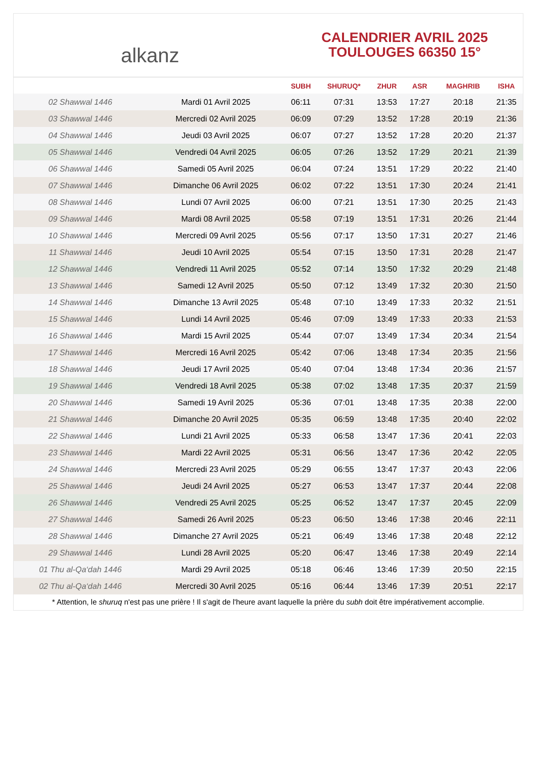alkanz
CALENDRIER AVRIL 2025
TOULOUGES 66350 15°
| | | SUBH | SHURUQ* | ZHUR | ASR | MAGHRIB | ISHA |
| --- | --- | --- | --- | --- | --- | --- | --- |
| 02 Shawwal 1446 | Mardi 01 Avril 2025 | 06:11 | 07:31 | 13:53 | 17:27 | 20:18 | 21:35 |
| 03 Shawwal 1446 | Mercredi 02 Avril 2025 | 06:09 | 07:29 | 13:52 | 17:28 | 20:19 | 21:36 |
| 04 Shawwal 1446 | Jeudi 03 Avril 2025 | 06:07 | 07:27 | 13:52 | 17:28 | 20:20 | 21:37 |
| 05 Shawwal 1446 | Vendredi 04 Avril 2025 | 06:05 | 07:26 | 13:52 | 17:29 | 20:21 | 21:39 |
| 06 Shawwal 1446 | Samedi 05 Avril 2025 | 06:04 | 07:24 | 13:51 | 17:29 | 20:22 | 21:40 |
| 07 Shawwal 1446 | Dimanche 06 Avril 2025 | 06:02 | 07:22 | 13:51 | 17:30 | 20:24 | 21:41 |
| 08 Shawwal 1446 | Lundi 07 Avril 2025 | 06:00 | 07:21 | 13:51 | 17:30 | 20:25 | 21:43 |
| 09 Shawwal 1446 | Mardi 08 Avril 2025 | 05:58 | 07:19 | 13:51 | 17:31 | 20:26 | 21:44 |
| 10 Shawwal 1446 | Mercredi 09 Avril 2025 | 05:56 | 07:17 | 13:50 | 17:31 | 20:27 | 21:46 |
| 11 Shawwal 1446 | Jeudi 10 Avril 2025 | 05:54 | 07:15 | 13:50 | 17:31 | 20:28 | 21:47 |
| 12 Shawwal 1446 | Vendredi 11 Avril 2025 | 05:52 | 07:14 | 13:50 | 17:32 | 20:29 | 21:48 |
| 13 Shawwal 1446 | Samedi 12 Avril 2025 | 05:50 | 07:12 | 13:49 | 17:32 | 20:30 | 21:50 |
| 14 Shawwal 1446 | Dimanche 13 Avril 2025 | 05:48 | 07:10 | 13:49 | 17:33 | 20:32 | 21:51 |
| 15 Shawwal 1446 | Lundi 14 Avril 2025 | 05:46 | 07:09 | 13:49 | 17:33 | 20:33 | 21:53 |
| 16 Shawwal 1446 | Mardi 15 Avril 2025 | 05:44 | 07:07 | 13:49 | 17:34 | 20:34 | 21:54 |
| 17 Shawwal 1446 | Mercredi 16 Avril 2025 | 05:42 | 07:06 | 13:48 | 17:34 | 20:35 | 21:56 |
| 18 Shawwal 1446 | Jeudi 17 Avril 2025 | 05:40 | 07:04 | 13:48 | 17:34 | 20:36 | 21:57 |
| 19 Shawwal 1446 | Vendredi 18 Avril 2025 | 05:38 | 07:02 | 13:48 | 17:35 | 20:37 | 21:59 |
| 20 Shawwal 1446 | Samedi 19 Avril 2025 | 05:36 | 07:01 | 13:48 | 17:35 | 20:38 | 22:00 |
| 21 Shawwal 1446 | Dimanche 20 Avril 2025 | 05:35 | 06:59 | 13:48 | 17:35 | 20:40 | 22:02 |
| 22 Shawwal 1446 | Lundi 21 Avril 2025 | 05:33 | 06:58 | 13:47 | 17:36 | 20:41 | 22:03 |
| 23 Shawwal 1446 | Mardi 22 Avril 2025 | 05:31 | 06:56 | 13:47 | 17:36 | 20:42 | 22:05 |
| 24 Shawwal 1446 | Mercredi 23 Avril 2025 | 05:29 | 06:55 | 13:47 | 17:37 | 20:43 | 22:06 |
| 25 Shawwal 1446 | Jeudi 24 Avril 2025 | 05:27 | 06:53 | 13:47 | 17:37 | 20:44 | 22:08 |
| 26 Shawwal 1446 | Vendredi 25 Avril 2025 | 05:25 | 06:52 | 13:47 | 17:37 | 20:45 | 22:09 |
| 27 Shawwal 1446 | Samedi 26 Avril 2025 | 05:23 | 06:50 | 13:46 | 17:38 | 20:46 | 22:11 |
| 28 Shawwal 1446 | Dimanche 27 Avril 2025 | 05:21 | 06:49 | 13:46 | 17:38 | 20:48 | 22:12 |
| 29 Shawwal 1446 | Lundi 28 Avril 2025 | 05:20 | 06:47 | 13:46 | 17:38 | 20:49 | 22:14 |
| 01 Thu al-Qa‘dah 1446 | Mardi 29 Avril 2025 | 05:18 | 06:46 | 13:46 | 17:39 | 20:50 | 22:15 |
| 02 Thu al-Qa‘dah 1446 | Mercredi 30 Avril 2025 | 05:16 | 06:44 | 13:46 | 17:39 | 20:51 | 22:17 |
* Attention, le shuruq n'est pas une prière ! Il s'agit de l'heure avant laquelle la prière du subh doit être impérativement accomplie.